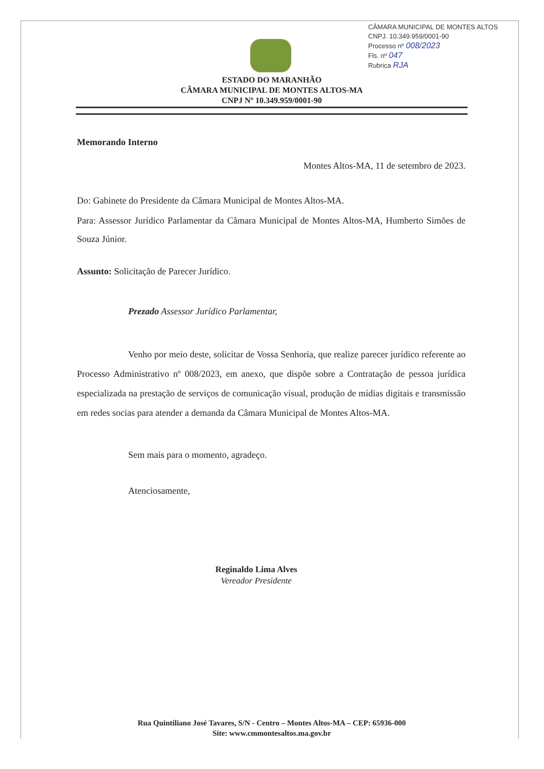CÂMARA MUNICIPAL DE MONTES ALTOS
CNPJ. 10.349.959/0001-90
Processo nº 008/2023
Fls. nº 047
Rubrica RJA
ESTADO DO MARANHÃO
CÂMARA MUNICIPAL DE MONTES ALTOS-MA
CNPJ Nº 10.349.959/0001-90
Memorando Interno
Montes Altos-MA, 11 de setembro de 2023.
Do: Gabinete do Presidente da Câmara Municipal de Montes Altos-MA.
Para: Assessor Jurídico Parlamentar da Câmara Municipal de Montes Altos-MA, Humberto Simões de Souza Júnior.
Assunto: Solicitação de Parecer Jurídico.
Prezado Assessor Jurídico Parlamentar,
Venho por meio deste, solicitar de Vossa Senhoria, que realize parecer jurídico referente ao Processo Administrativo nº 008/2023, em anexo, que dispõe sobre a Contratação de pessoa jurídica especializada na prestação de serviços de comunicação visual, produção de mídias digitais e transmissão em redes socias para atender a demanda da Câmara Municipal de Montes Altos-MA.
Sem mais para o momento, agradeço.
Atenciosamente,
Reginaldo Lima Alves
Vereador Presidente
Rua Quintiliano José Tavares, S/N - Centro – Montes Altos-MA – CEP: 65936-000
Site: www.cmmontesaltos.ma.gov.br